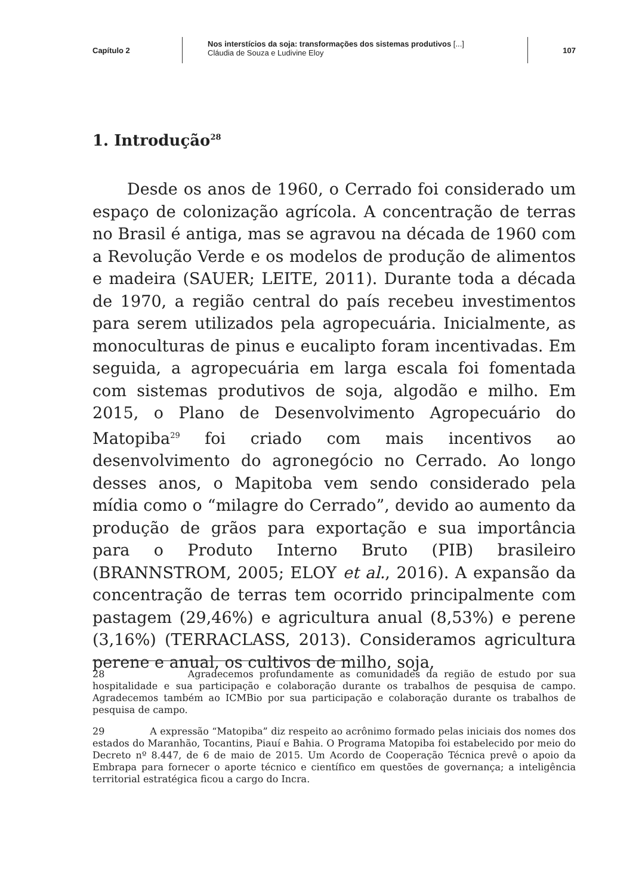Capítulo 2
Nos interstícios da soja: transformações dos sistemas produtivos [...]
Cláudia de Souza e Ludivine Eloy
107
1. Introdução<sup>28</sup>
Desde os anos de 1960, o Cerrado foi considerado um espaço de colonização agrícola. A concentração de terras no Brasil é antiga, mas se agravou na década de 1960 com a Revolução Verde e os modelos de produção de alimentos e madeira (SAUER; LEITE, 2011). Durante toda a década de 1970, a região central do país recebeu investimentos para serem utilizados pela agropecuária. Inicialmente, as monoculturas de pinus e eucalipto foram incentivadas. Em seguida, a agropecuária em larga escala foi fomentada com sistemas produtivos de soja, algodão e milho. Em 2015, o Plano de Desenvolvimento Agropecuário do Matopiba<sup>29</sup> foi criado com mais incentivos ao desenvolvimento do agronegócio no Cerrado. Ao longo desses anos, o Mapitoba vem sendo considerado pela mídia como o “milagre do Cerrado”, devido ao aumento da produção de grãos para exportação e sua importância para o Produto Interno Bruto (PIB) brasileiro (BRANNSTROM, 2005; ELOY et al., 2016). A expansão da concentração de terras tem ocorrido principalmente com pastagem (29,46%) e agricultura anual (8,53%) e perene (3,16%) (TERRACLASS, 2013). Consideramos agricultura perene e anual, os cultivos de milho, soja,
28 Agradecemos profundamente as comunidades da região de estudo por sua hospitalidade e sua participação e colaboração durante os trabalhos de pesquisa de campo. Agradecemos também ao ICMBio por sua participação e colaboração durante os trabalhos de pesquisa de campo.
29 A expressão “Matopiba” diz respeito ao acrônimo formado pelas iniciais dos nomes dos estados do Maranhão, Tocantins, Piauí e Bahia. O Programa Matopiba foi estabelecido por meio do Decreto nº 8.447, de 6 de maio de 2015. Um Acordo de Cooperação Técnica prevê o apoio da Embrapa para fornecer o aporte técnico e científico em questões de governança; a inteligência territorial estratégica ficou a cargo do Incra.